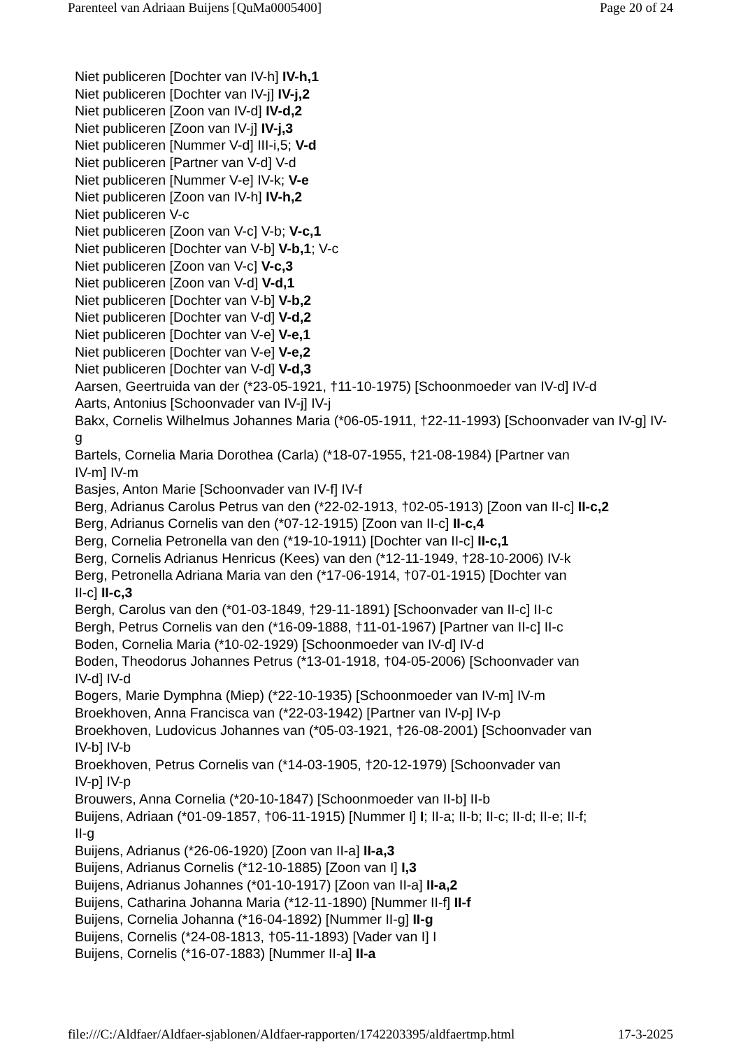Parenteel van Adriaan Buijens [QuMa0005400] Page 20 of 24
Niet publiceren [Dochter van IV-h] IV-h,1
Niet publiceren [Dochter van IV-j] IV-j,2
Niet publiceren [Zoon van IV-d] IV-d,2
Niet publiceren [Zoon van IV-j] IV-j,3
Niet publiceren [Nummer V-d] III-i,5; V-d
Niet publiceren [Partner van V-d] V-d
Niet publiceren [Nummer V-e] IV-k; V-e
Niet publiceren [Zoon van IV-h] IV-h,2
Niet publiceren V-c
Niet publiceren [Zoon van V-c] V-b; V-c,1
Niet publiceren [Dochter van V-b] V-b,1; V-c
Niet publiceren [Zoon van V-c] V-c,3
Niet publiceren [Zoon van V-d] V-d,1
Niet publiceren [Dochter van V-b] V-b,2
Niet publiceren [Dochter van V-d] V-d,2
Niet publiceren [Dochter van V-e] V-e,1
Niet publiceren [Dochter van V-e] V-e,2
Niet publiceren [Dochter van V-d] V-d,3
Aarsen, Geertruida van der (*23-05-1921, †11-10-1975) [Schoonmoeder van IV-d] IV-d
Aarts, Antonius [Schoonvader van IV-j] IV-j
Bakx, Cornelis Wilhelmus Johannes Maria (*06-05-1911, †22-11-1993) [Schoonvader van IV-g] IV-g
Bartels, Cornelia Maria Dorothea (Carla) (*18-07-1955, †21-08-1984) [Partner van
IV-m] IV-m
Basjes, Anton Marie [Schoonvader van IV-f] IV-f
Berg, Adrianus Carolus Petrus van den (*22-02-1913, †02-05-1913) [Zoon van II-c] II-c,2
Berg, Adrianus Cornelis van den (*07-12-1915) [Zoon van II-c] II-c,4
Berg, Cornelia Petronella van den (*19-10-1911) [Dochter van II-c] II-c,1
Berg, Cornelis Adrianus Henricus (Kees) van den (*12-11-1949, †28-10-2006) IV-k
Berg, Petronella Adriana Maria van den (*17-06-1914, †07-01-1915) [Dochter van
II-c] II-c,3
Bergh, Carolus van den (*01-03-1849, †29-11-1891) [Schoonvader van II-c] II-c
Bergh, Petrus Cornelis van den (*16-09-1888, †11-01-1967) [Partner van II-c] II-c
Boden, Cornelia Maria (*10-02-1929) [Schoonmoeder van IV-d] IV-d
Boden, Theodorus Johannes Petrus (*13-01-1918, †04-05-2006) [Schoonvader van
IV-d] IV-d
Bogers, Marie Dymphna (Miep) (*22-10-1935) [Schoonmoeder van IV-m] IV-m
Broekhoven, Anna Francisca van (*22-03-1942) [Partner van IV-p] IV-p
Broekhoven, Ludovicus Johannes van (*05-03-1921, †26-08-2001) [Schoonvader van
IV-b] IV-b
Broekhoven, Petrus Cornelis van (*14-03-1905, †20-12-1979) [Schoonvader van
IV-p] IV-p
Brouwers, Anna Cornelia (*20-10-1847) [Schoonmoeder van II-b] II-b
Buijens, Adriaan (*01-09-1857, †06-11-1915) [Nummer I] I; II-a; II-b; II-c; II-d; II-e; II-f;
II-g
Buijens, Adrianus (*26-06-1920) [Zoon van II-a] II-a,3
Buijens, Adrianus Cornelis (*12-10-1885) [Zoon van I] I,3
Buijens, Adrianus Johannes (*01-10-1917) [Zoon van II-a] II-a,2
Buijens, Catharina Johanna Maria (*12-11-1890) [Nummer II-f] II-f
Buijens, Cornelia Johanna (*16-04-1892) [Nummer II-g] II-g
Buijens, Cornelis (*24-08-1813, †05-11-1893) [Vader van I] I
Buijens, Cornelis (*16-07-1883) [Nummer II-a] II-a
file:///C:/Aldfaer/Aldfaer-sjablonen/Aldfaer-rapporten/1742203395/aldfaertmp.html 17-3-2025